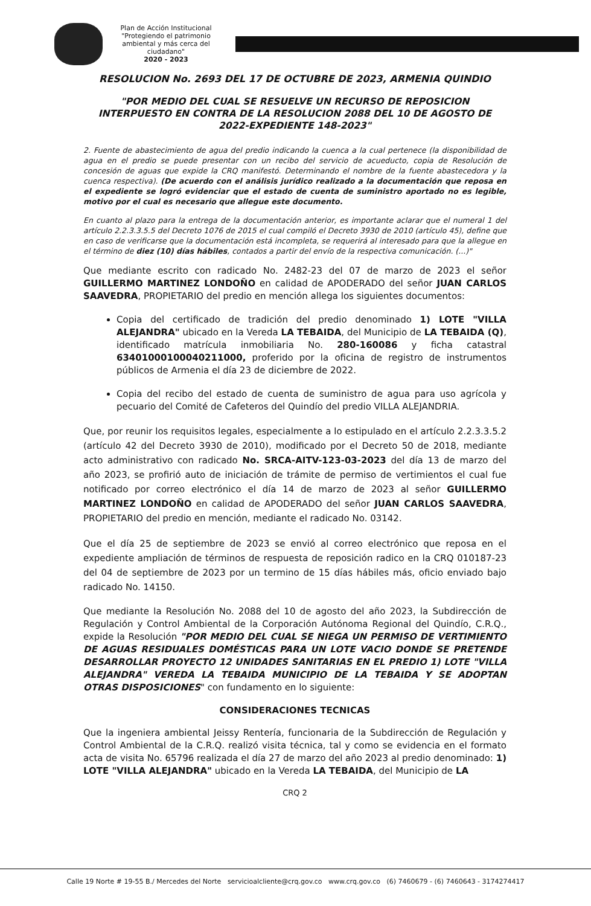Plan de Acción Institucional
"Protegiendo el patrimonio ambiental y más cerca del ciudadano"
2020 - 2023
RESOLUCION No. 2693 DEL 17 DE OCTUBRE DE 2023, ARMENIA QUINDIO
"POR MEDIO DEL CUAL SE RESUELVE UN RECURSO DE REPOSICION INTERPUESTO EN CONTRA DE LA RESOLUCION 2088 DEL 10 DE AGOSTO DE 2022-EXPEDIENTE 148-2023"
2. Fuente de abastecimiento de agua del predio indicando la cuenca a la cual pertenece (la disponibilidad de agua en el predio se puede presentar con un recibo del servicio de acueducto, copia de Resolución de concesión de aguas que expide la CRQ manifestó. Determinando el nombre de la fuente abastecedora y la cuenca respectiva). (De acuerdo con el análisis jurídico realizado a la documentación que reposa en el expediente se logró evidenciar que el estado de cuenta de suministro aportado no es legible, motivo por el cual es necesario que allegue este documento.
En cuanto al plazo para la entrega de la documentación anterior, es importante aclarar que el numeral 1 del artículo 2.2.3.3.5.5 del Decreto 1076 de 2015 el cual compiló el Decreto 3930 de 2010 (artículo 45), define que en caso de verificarse que la documentación está incompleta, se requerirá al interesado para que la allegue en el término de diez (10) días hábiles, contados a partir del envío de la respectiva comunicación. (...)"
Que mediante escrito con radicado No. 2482-23 del 07 de marzo de 2023 el señor GUILLERMO MARTINEZ LONDOÑO en calidad de APODERADO del señor JUAN CARLOS SAAVEDRA, PROPIETARIO del predio en mención allega los siguientes documentos:
Copia del certificado de tradición del predio denominado 1) LOTE "VILLA ALEJANDRA" ubicado en la Vereda LA TEBAIDA, del Municipio de LA TEBAIDA (Q), identificado matrícula inmobiliaria No. 280-160086 y ficha catastral 63401000100040211000, proferido por la oficina de registro de instrumentos públicos de Armenia el día 23 de diciembre de 2022.
Copia del recibo del estado de cuenta de suministro de agua para uso agrícola y pecuario del Comité de Cafeteros del Quindío del predio VILLA ALEJANDRIA.
Que, por reunir los requisitos legales, especialmente a lo estipulado en el artículo 2.2.3.3.5.2 (artículo 42 del Decreto 3930 de 2010), modificado por el Decreto 50 de 2018, mediante acto administrativo con radicado No. SRCA-AITV-123-03-2023 del día 13 de marzo del año 2023, se profirió auto de iniciación de trámite de permiso de vertimientos el cual fue notificado por correo electrónico el día 14 de marzo de 2023 al señor GUILLERMO MARTINEZ LONDOÑO en calidad de APODERADO del señor JUAN CARLOS SAAVEDRA, PROPIETARIO del predio en mención, mediante el radicado No. 03142.
Que el día 25 de septiembre de 2023 se envió al correo electrónico que reposa en el expediente ampliación de términos de respuesta de reposición radico en la CRQ 010187-23 del 04 de septiembre de 2023 por un termino de 15 días hábiles más, oficio enviado bajo radicado No. 14150.
Que mediante la Resolución No. 2088 del 10 de agosto del año 2023, la Subdirección de Regulación y Control Ambiental de la Corporación Autónoma Regional del Quindío, C.R.Q., expide la Resolución "POR MEDIO DEL CUAL SE NIEGA UN PERMISO DE VERTIMIENTO DE AGUAS RESIDUALES DOMÉSTICAS PARA UN LOTE VACIO DONDE SE PRETENDE DESARROLLAR PROYECTO 12 UNIDADES SANITARIAS EN EL PREDIO 1) LOTE "VILLA ALEJANDRA" VEREDA LA TEBAIDA MUNICIPIO DE LA TEBAIDA Y SE ADOPTAN OTRAS DISPOSICIONES" con fundamento en lo siguiente:
CONSIDERACIONES TECNICAS
Que la ingeniera ambiental Jeissy Rentería, funcionaria de la Subdirección de Regulación y Control Ambiental de la C.R.Q. realizó visita técnica, tal y como se evidencia en el formato acta de visita No. 65796 realizada el día 27 de marzo del año 2023 al predio denominado: 1) LOTE "VILLA ALEJANDRA" ubicado en la Vereda LA TEBAIDA, del Municipio de LA
CRQ 2
Calle 19 Norte # 19-55 B./ Mercedes del Norte servicioalcliente@crq.gov.co www.crq.gov.co (6) 7460679 - (6) 7460643 - 3174274417